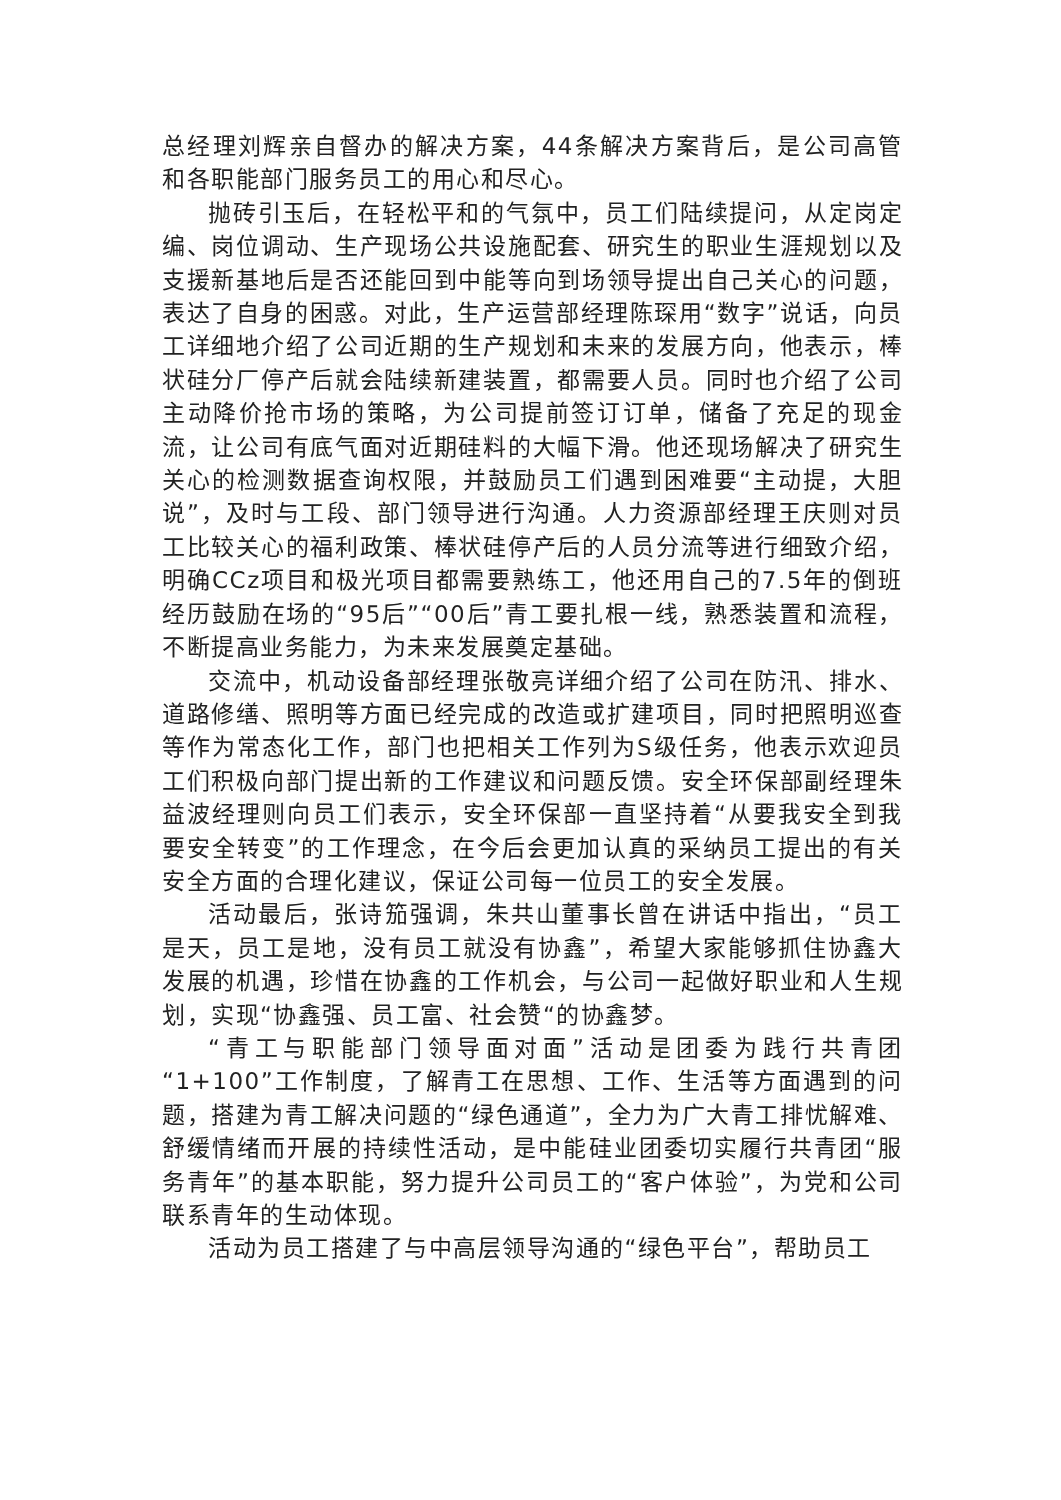总经理刘辉亲自督办的解决方案，44条解决方案背后，是公司高管和各职能部门服务员工的用心和尽心。
抛砖引玉后，在轻松平和的气氛中，员工们陆续提问，从定岗定编、岗位调动、生产现场公共设施配套、研究生的职业生涯规划以及支援新基地后是否还能回到中能等向到场领导提出自己关心的问题，表达了自身的困惑。对此，生产运营部经理陈琛用“数字”说话，向员工详细地介绍了公司近期的生产规划和未来的发展方向，他表示，棒状硅分厂停产后就会陆续新建装置，都需要人员。同时也介绍了公司主动降价抢市场的策略，为公司提前签订订单，储备了充足的现金流，让公司有底气面对近期硅料的大幅下滑。他还现场解决了研究生关心的检测数据查询权限，并鼓励员工们遇到困难要“主动提，大胆说”，及时与工段、部门领导进行沟通。人力资源部经理王庆则对员工比较关心的福利政策、棒状硅停产后的人员分流等进行细致介绍，明确CCz项目和极光项目都需要熟练工，他还用自己的7.5年的倒班经历鼓励在场的“95后”“00后”青工要扎根一线，熟悉装置和流程，不断提高业务能力，为未来发展奠定基础。
交流中，机动设备部经理张敬亮详细介绍了公司在防汛、排水、道路修缮、照明等方面已经完成的改造或扩建项目，同时把照明巡查等作为常态化工作，部门也把相关工作列为S级任务，他表示欢迎员工们积极向部门提出新的工作建议和问题反馈。安全环保部副经理朱益波经理则向员工们表示，安全环保部一直坚持着“从要我安全到我要安全转变”的工作理念，在今后会更加认真的采纳员工提出的有关安全方面的合理化建议，保证公司每一位员工的安全发展。
活动最后，张诗笳强调，朱共山董事长曾在讲话中指出，“员工是天，员工是地，没有员工就没有协鑫”，希望大家能够抓住协鑫大发展的机遇，珍惜在协鑫的工作机会，与公司一起做好职业和人生规划，实现“协鑫强、员工富、社会赞“的协鑫梦。
“青工与职能部门领导面对面”活动是团委为践行共青团“1+100”工作制度，了解青工在思想、工作、生活等方面遇到的问题，搭建为青工解决问题的“绿色通道”，全力为广大青工排忧解难、舒缓情绪而开展的持续性活动，是中能硅业团委切实履行共青团“服务青年”的基本职能，努力提升公司员工的“客户体验”，为党和公司联系青年的生动体现。
活动为员工搭建了与中高层领导沟通的“绿色平台”，帮助员工